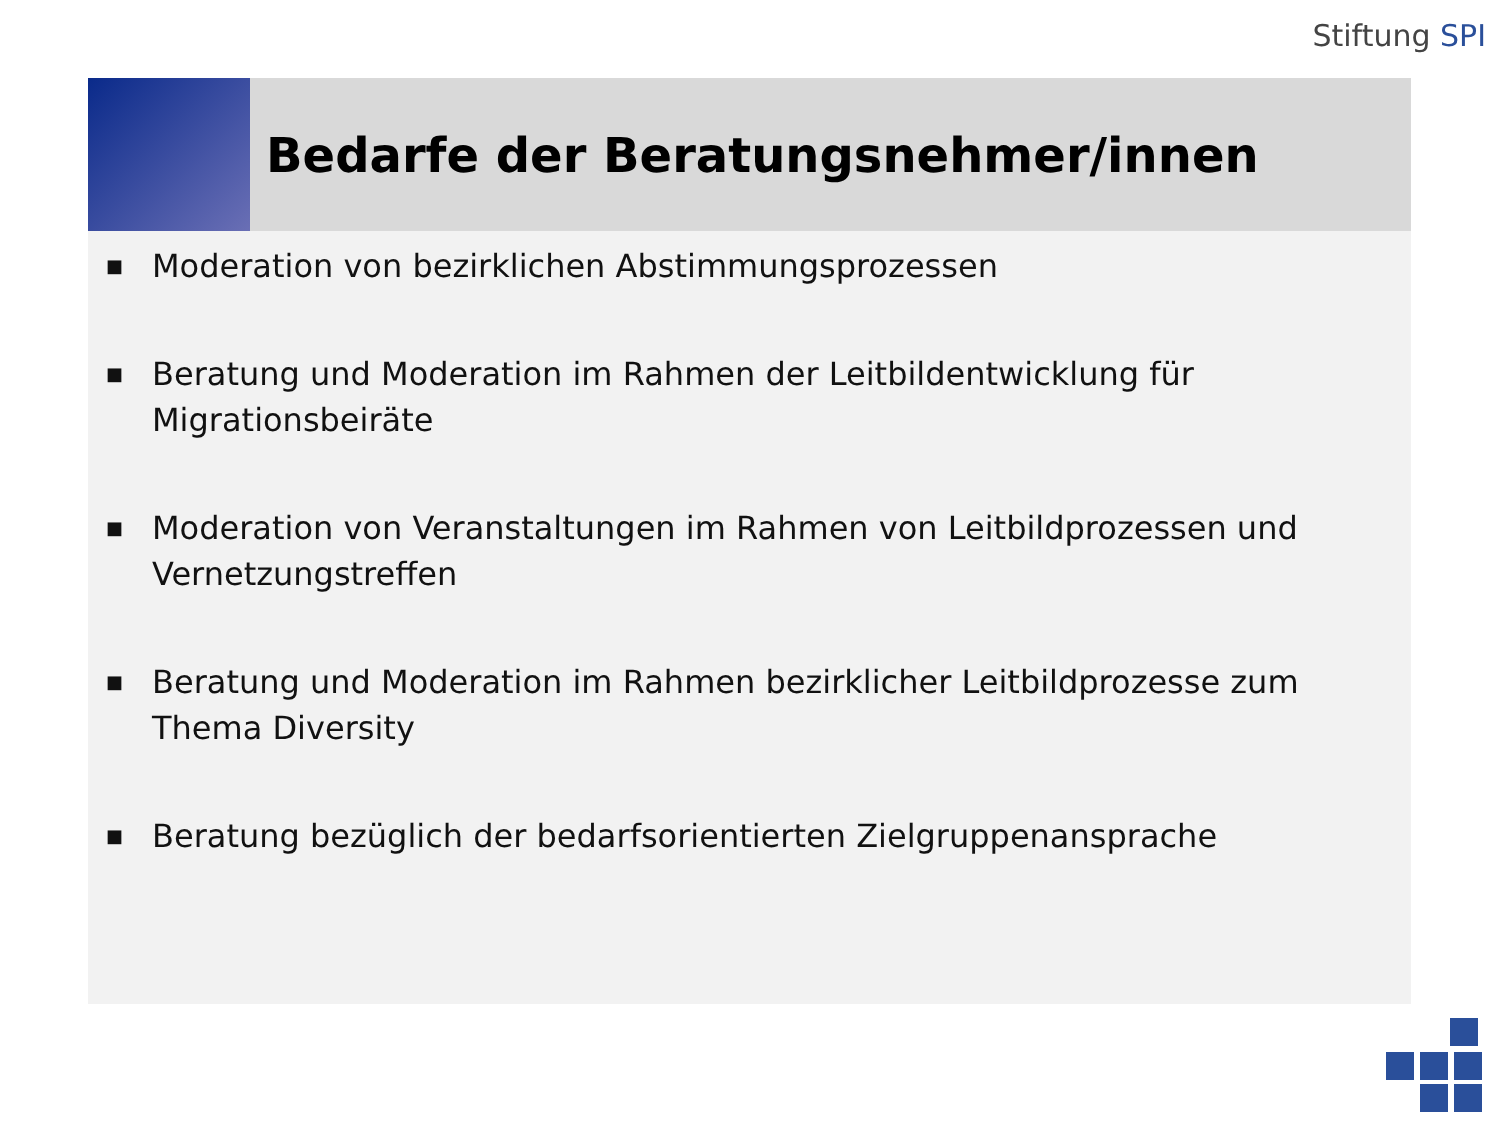Stiftung SPI
Bedarfe der Beratungsnehmer/innen
■ Moderation von bezirklichen Abstimmungsprozessen
■ Beratung und Moderation im Rahmen der Leitbildentwicklung für Migrationsbeiräte
■ Moderation von Veranstaltungen im Rahmen von Leitbildprozessen und Vernetzungstreffen
■ Beratung und Moderation im Rahmen bezirklicher Leitbildprozesse zum Thema Diversity
■ Beratung bezüglich der bedarfsorientierten Zielgruppenansprache